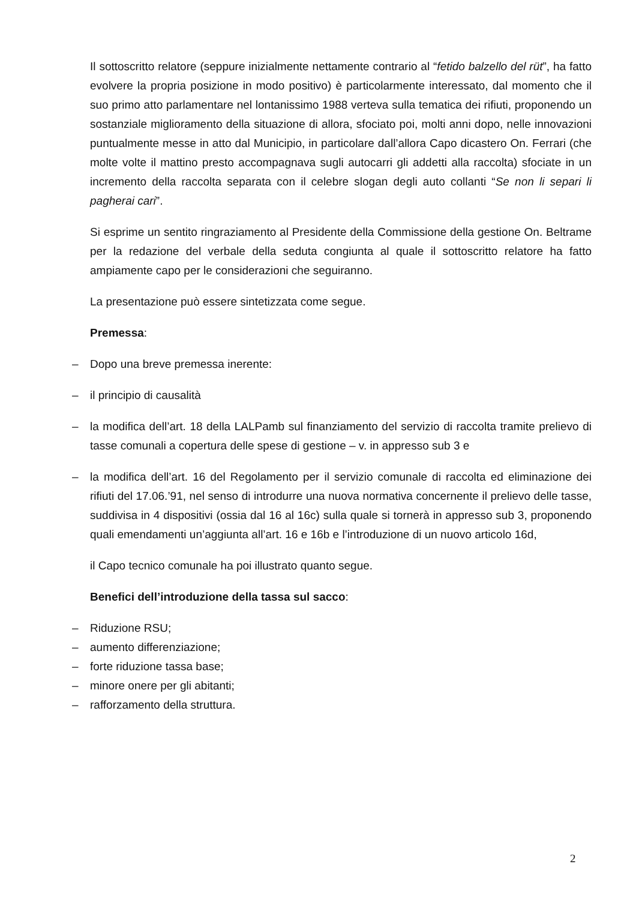Il sottoscritto relatore (seppure inizialmente nettamente contrario al “fetido balzello del rüt”, ha fatto evolvere la propria posizione in modo positivo) è particolarmente interessato, dal momento che il suo primo atto parlamentare nel lontanissimo 1988 verteva sulla tematica dei rifiuti, proponendo un sostanziale miglioramento della situazione di allora, sfociato poi, molti anni dopo, nelle innovazioni puntualmente messe in atto dal Municipio, in particolare dall’allora Capo dicastero On. Ferrari (che molte volte il mattino presto accompagnava sugli autocarri gli addetti alla raccolta) sfociate in un incremento della raccolta separata con il celebre slogan degli auto collanti “Se non li separi li pagherai cari”.
Si esprime un sentito ringraziamento al Presidente della Commissione della gestione On. Beltrame per la redazione del verbale della seduta congiunta al quale il sottoscritto relatore ha fatto ampiamente capo per le considerazioni che seguiranno.
La presentazione può essere sintetizzata come segue.
Premessa:
– Dopo una breve premessa inerente:
– il principio di causalità
– la modifica dell’art. 18 della LALPamb sul finanziamento del servizio di raccolta tramite prelievo di tasse comunali a copertura delle spese di gestione – v. in appresso sub 3 e
– la modifica dell’art. 16 del Regolamento per il servizio comunale di raccolta ed eliminazione dei rifiuti del 17.06.’91, nel senso di introdurre una nuova normativa concernente il prelievo delle tasse, suddivisa in 4 dispositivi (ossia dal 16 al 16c) sulla quale si tornerà in appresso sub 3, proponendo quali emendamenti un’aggiunta all’art. 16 e 16b e l’introduzione di un nuovo articolo 16d,
il Capo tecnico comunale ha poi illustrato quanto segue.
Benefici dell’introduzione della tassa sul sacco:
– Riduzione RSU;
– aumento differenziazione;
– forte riduzione tassa base;
– minore onere per gli abitanti;
– rafforzamento della struttura.
2